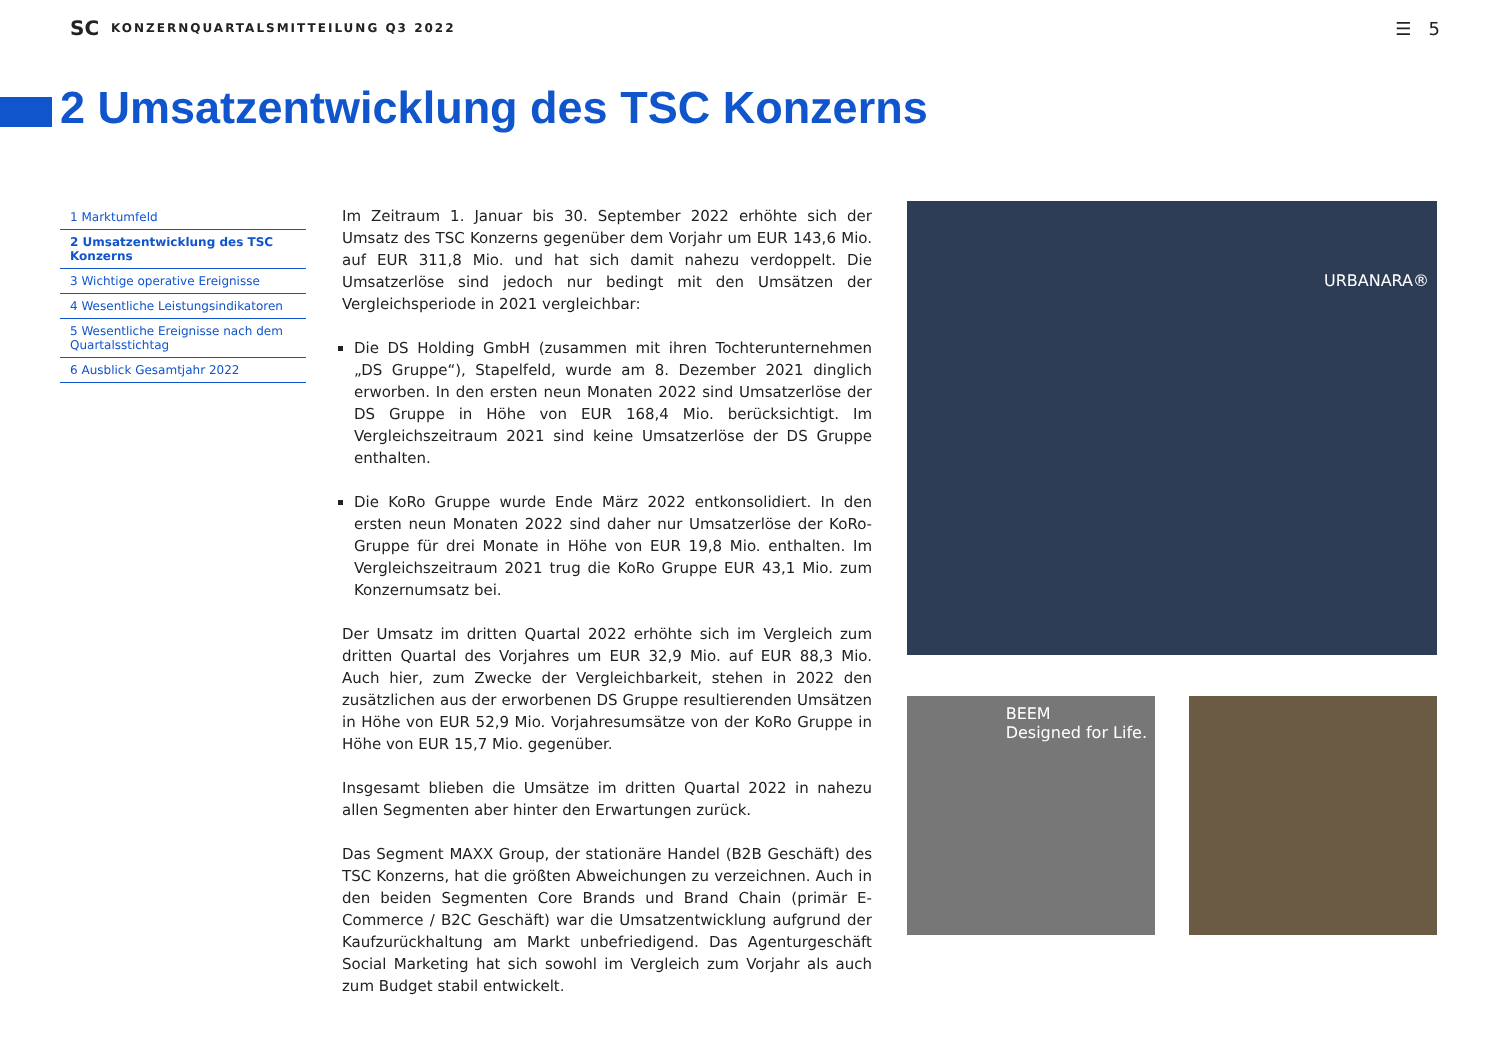SC KONZERNQUARTALSMITTEILUNG Q3 2022 ☰ 5
2 Umsatzentwicklung des TSC Konzerns
1 Marktumfeld
2 Umsatzentwicklung des TSC Konzerns
3 Wichtige operative Ereignisse
4 Wesentliche Leistungsindikatoren
5 Wesentliche Ereignisse nach dem Quartalsstichtag
6 Ausblick Gesamtjahr 2022
Im Zeitraum 1. Januar bis 30. September 2022 erhöhte sich der Umsatz des TSC Konzerns gegenüber dem Vorjahr um EUR 143,6 Mio. auf EUR 311,8 Mio. und hat sich damit nahezu verdoppelt. Die Umsatzerlöse sind jedoch nur bedingt mit den Umsätzen der Vergleichsperiode in 2021 vergleichbar:
Die DS Holding GmbH (zusammen mit ihren Tochterunternehmen „DS Gruppe“), Stapelfeld, wurde am 8. Dezember 2021 dinglich erworben. In den ersten neun Monaten 2022 sind Umsatzerlöse der DS Gruppe in Höhe von EUR 168,4 Mio. berücksichtigt. Im Vergleichszeitraum 2021 sind keine Umsatzerlöse der DS Gruppe enthalten.
Die KoRo Gruppe wurde Ende März 2022 entkonsolidiert. In den ersten neun Monaten 2022 sind daher nur Umsatzerlöse der KoRo-Gruppe für drei Monate in Höhe von EUR 19,8 Mio. enthalten. Im Vergleichszeitraum 2021 trug die KoRo Gruppe EUR 43,1 Mio. zum Konzernumsatz bei.
Der Umsatz im dritten Quartal 2022 erhöhte sich im Vergleich zum dritten Quartal des Vorjahres um EUR 32,9 Mio. auf EUR 88,3 Mio. Auch hier, zum Zwecke der Vergleichbarkeit, stehen in 2022 den zusätzlichen aus der erworbenen DS Gruppe resultierenden Umsätzen in Höhe von EUR 52,9 Mio. Vorjahresumsätze von der KoRo Gruppe in Höhe von EUR 15,7 Mio. gegenüber.
Insgesamt blieben die Umsätze im dritten Quartal 2022 in nahezu allen Segmenten aber hinter den Erwartungen zurück.
Das Segment MAXX Group, der stationäre Handel (B2B Geschäft) des TSC Konzerns, hat die größten Abweichungen zu verzeichnen. Auch in den beiden Segmenten Core Brands und Brand Chain (primär E-Commerce / B2C Geschäft) war die Umsatzentwicklung aufgrund der Kaufzurückhaltung am Markt unbefriedigend. Das Agenturgeschäft Social Marketing hat sich sowohl im Vergleich zum Vorjahr als auch zum Budget stabil entwickelt.
URBANARA®
BEEM
Designed for Life.